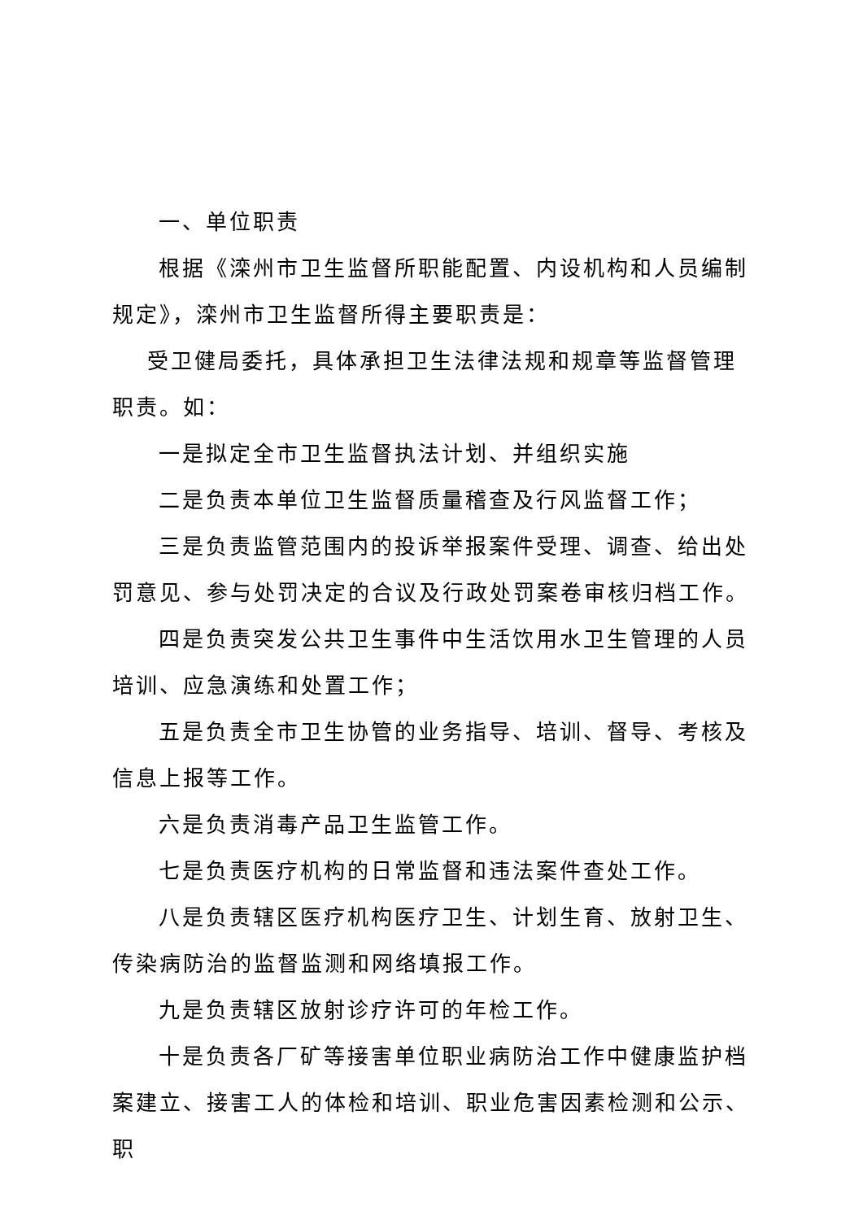一、单位职责
根据《滦州市卫生监督所职能配置、内设机构和人员编制规定》，滦州市卫生监督所得主要职责是：
受卫健局委托，具体承担卫生法律法规和规章等监督管理职责。如：
一是拟定全市卫生监督执法计划、并组织实施
二是负责本单位卫生监督质量稽查及行风监督工作；
三是负责监管范围内的投诉举报案件受理、调查、给出处罚意见、参与处罚决定的合议及行政处罚案卷审核归档工作。
四是负责突发公共卫生事件中生活饮用水卫生管理的人员培训、应急演练和处置工作；
五是负责全市卫生协管的业务指导、培训、督导、考核及信息上报等工作。
六是负责消毒产品卫生监管工作。
七是负责医疗机构的日常监督和违法案件查处工作。
八是负责辖区医疗机构医疗卫生、计划生育、放射卫生、传染病防治的监督监测和网络填报工作。
九是负责辖区放射诊疗许可的年检工作。
十是负责各厂矿等接害单位职业病防治工作中健康监护档案建立、接害工人的体检和培训、职业危害因素检测和公示、职